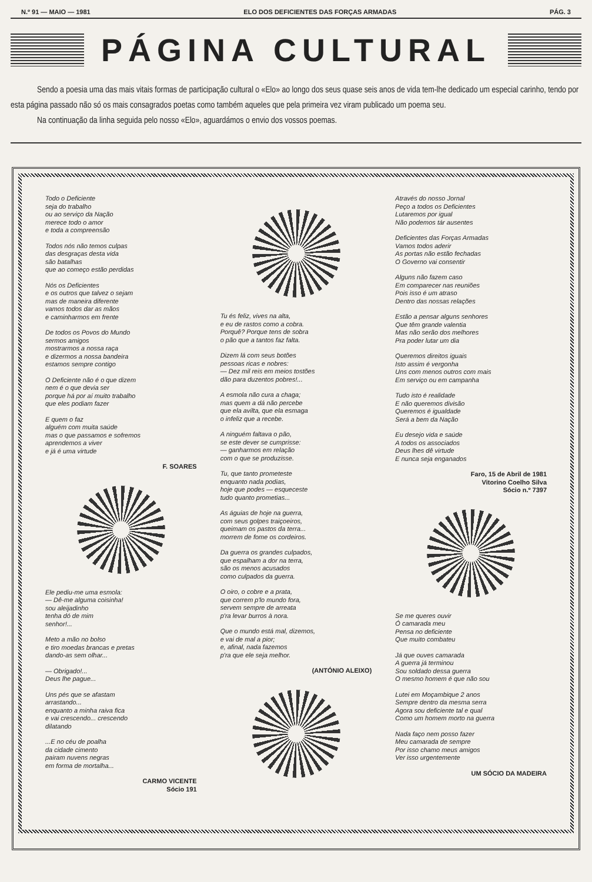N.º 91 — MAIO — 1981 ELO DOS DEFICIENTES DAS FORÇAS ARMADAS PÁG. 3
PÁGINA CULTURAL
Sendo a poesia uma das mais vitais formas de participação cultural o «Elo» ao longo dos seus quase seis anos de vida tem-lhe dedicado um especial carinho, tendo por esta página passado não só os mais consagrados poetas como também aqueles que pela primeira vez viram publicado um poema seu.
Na continuação da linha seguida pelo nosso «Elo», aguardámos o envio dos vossos poemas.
Todo o Deficiente
seja do trabalho
ou ao serviço da Nação
merece todo o amor
e toda a compreensão
Todos nós não temos culpas
das desgraças desta vida
são batalhas
que ao começo estão perdidas
Nós os Deficientes
e os outros que talvez o sejam
mas de maneira diferente
vamos todos dar as mãos
e caminharmos em frente
De todos os Povos do Mundo
sermos amigos
mostrarmos a nossa raça
e dizermos a nossa bandeira
estamos sempre contigo
O Deficiente não é o que dizem
nem é o que devia ser
porque há por aí muito trabalho
que eles podiam fazer
E quem o faz
alguém com muita saúde
mas o que passamos e sofremos
aprendemos a viver
e já é uma virtude
F. SOARES
Ele pediu-me uma esmola:
— Dê-me alguma coisinha!
sou aleijadinho
tenha dó de mim
senhor!...
Meto a mão no bolso
e tiro moedas brancas e pretas
dando-as sem olhar...
— Obrigado!...
Deus lhe pague...
Uns pés que se afastam
arrastando...
enquanto a minha raiva fica
e vai crescendo... crescendo
dilatando
...E no céu de poalha
da cidade cimento
pairam nuvens negras
em forma de mortalha...
CARMO VICENTE
Sócio 191
Tu és feliz, vives na alta,
e eu de rastos como a cobra.
Porquê? Porque tens de sobra
o pão que a tantos faz falta.
Dizem lá com seus botões
pessoas ricas e nobres:
— Dez mil reis em meios tostões
dão para duzentos pobres!...
A esmola não cura a chaga;
mas quem a dá não percebe
que ela avilta, que ela esmaga
o infeliz que a recebe.
A ninguém faltava o pão,
se este dever se cumprisse:
— ganharmos em relação
com o que se produzisse.
Tu, que tanto prometeste
enquanto nada podias,
hoje que podes — esqueceste
tudo quanto prometias...
As águias de hoje na guerra,
com seus golpes traiçoeiros,
queimam os pastos da terra...
morrem de fome os cordeiros.
Da guerra os grandes culpados,
que espalham a dor na terra,
são os menos acusados
como culpados da guerra.
O oiro, o cobre e a prata,
que correm p'lo mundo fora,
servem sempre de arreata
p'ra levar burros à nora.
Que o mundo está mal, dizemos,
e vai de mal a pior;
e, afinal, nada fazemos
p'ra que ele seja melhor.
(ANTÓNIO ALEIXO)
Através do nosso Jornal
Peço a todos os Deficientes
Lutaremos por igual
Não podemos tár ausentes
Deficientes das Forças Armadas
Vamos todos aderir
As portas não estão fechadas
O Governo vai consentir
Alguns não fazem caso
Em comparecer nas reuniões
Pois isso é um atraso
Dentro das nossas relações
Estão a pensar alguns senhores
Que têm grande valentia
Mas não serão dos melhores
Pra poder lutar um dia
Queremos direitos iguais
Isto assim é vergonha
Uns com menos outros com mais
Em serviço ou em campanha
Tudo isto é realidade
E não queremos divisão
Queremos é igualdade
Será a bem da Nação
Eu desejo vida e saúde
A todos os associados
Deus lhes dê virtude
E nunca seja enganados
Faro, 15 de Abril de 1981
Vitorino Coelho Silva
Sócio n.º 7397
Se me queres ouvir
Ó camarada meu
Pensa no deficiente
Que muito combateu
Já que ouves camarada
A guerra já terminou
Sou soldado dessa guerra
O mesmo homem é que não sou
Lutei em Moçambique 2 anos
Sempre dentro da mesma serra
Agora sou deficiente tal e qual
Como um homem morto na guerra
Nada faço nem posso fazer
Meu camarada de sempre
Por isso chamo meus amigos
Ver isso urgentemente
UM SÓCIO DA MADEIRA